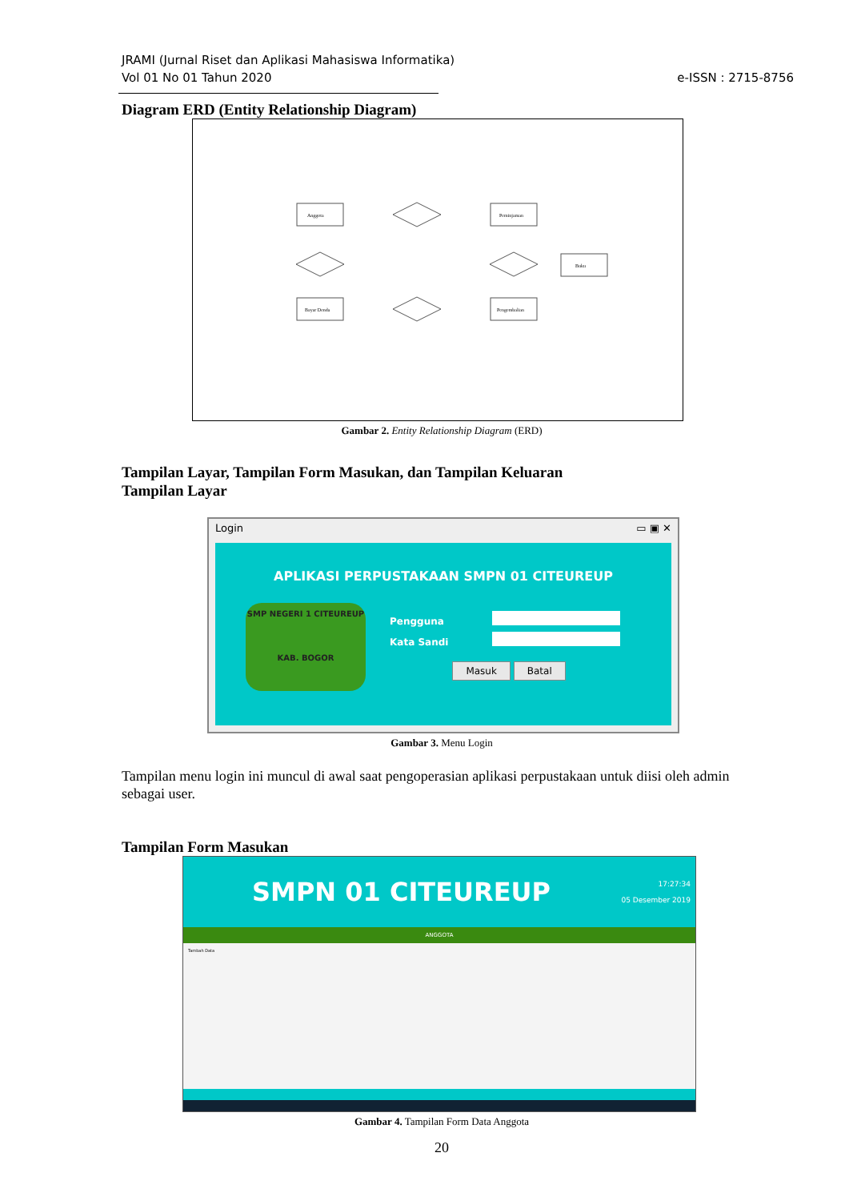JRAMI (Jurnal Riset dan Aplikasi Mahasiswa Informatika)
Vol 01 No 01 Tahun 2020
e-ISSN : 2715-8756
Diagram ERD (Entity Relationship Diagram)
Anggota
Peminjaman
Bayar Denda
Pengembalian
Buku
Gambar 2. Entity Relationship Diagram (ERD)
Tampilan Layar, Tampilan Form Masukan, dan Tampilan Keluaran
Tampilan Layar
Login ▭ ▣ ✕
APLIKASI PERPUSTAKAAN SMPN 01 CITEUREUP
SMP NEGERI 1 CITEUREUP
KAB. BOGOR
Pengguna
Kata Sandi
Masuk Batal
Gambar 3. Menu Login
Tampilan menu login ini muncul di awal saat pengoperasian aplikasi perpustakaan untuk diisi oleh admin sebagai user.
Tampilan Form Masukan
SMPN 01 CITEUREUP 17:27:34
05 Desember 2019
ANGGOTA
Tambah Data
Gambar 4. Tampilan Form Data Anggota
20